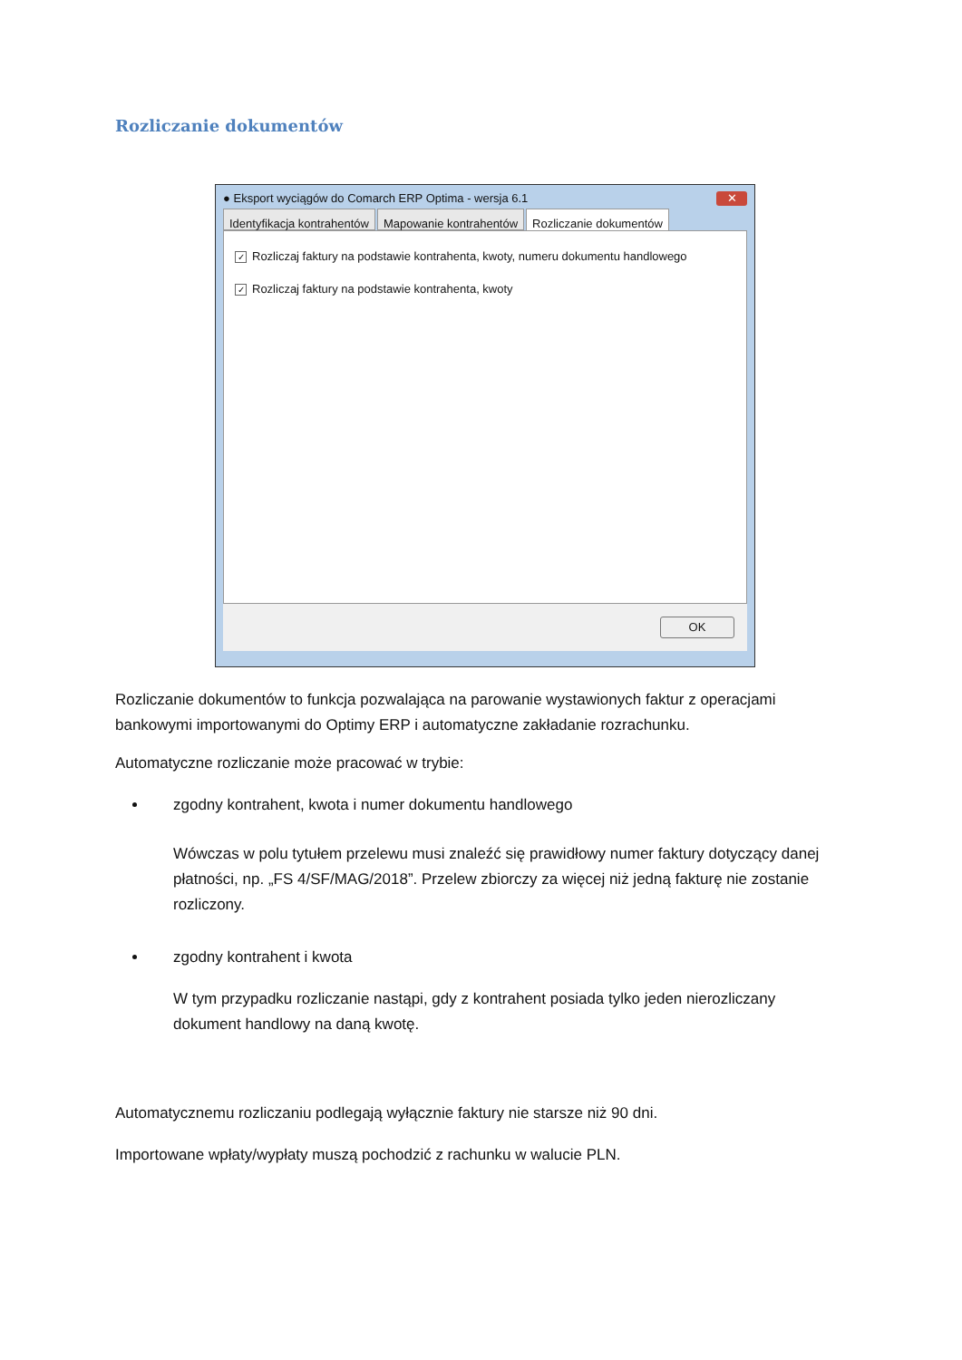Rozliczanie dokumentów
● Eksport wyciągów do Comarch ERP Optima - wersja 6.1 ✕
Identyfikacja kontrahentów Mapowanie kontrahentów Rozliczanie dokumentów
✓ Rozliczaj faktury na podstawie kontrahenta, kwoty, numeru dokumentu handlowego
✓ Rozliczaj faktury na podstawie kontrahenta, kwoty
OK
Rozliczanie dokumentów to funkcja pozwalająca na parowanie wystawionych faktur z operacjami bankowymi importowanymi do Optimy ERP i automatyczne zakładanie rozrachunku.
Automatyczne rozliczanie może pracować w trybie:
zgodny kontrahent, kwota i numer dokumentu handlowego
Wówczas w polu tytułem przelewu musi znaleźć się prawidłowy numer faktury dotyczący danej płatności, np. „FS 4/SF/MAG/2018”. Przelew zbiorczy za więcej niż jedną fakturę nie zostanie rozliczony.
zgodny kontrahent i kwota
W tym przypadku rozliczanie nastąpi, gdy z kontrahent posiada tylko jeden nierozliczany dokument handlowy na daną kwotę.
Automatycznemu rozliczaniu podlegają wyłącznie faktury nie starsze niż 90 dni.
Importowane wpłaty/wypłaty muszą pochodzić z rachunku w walucie PLN.